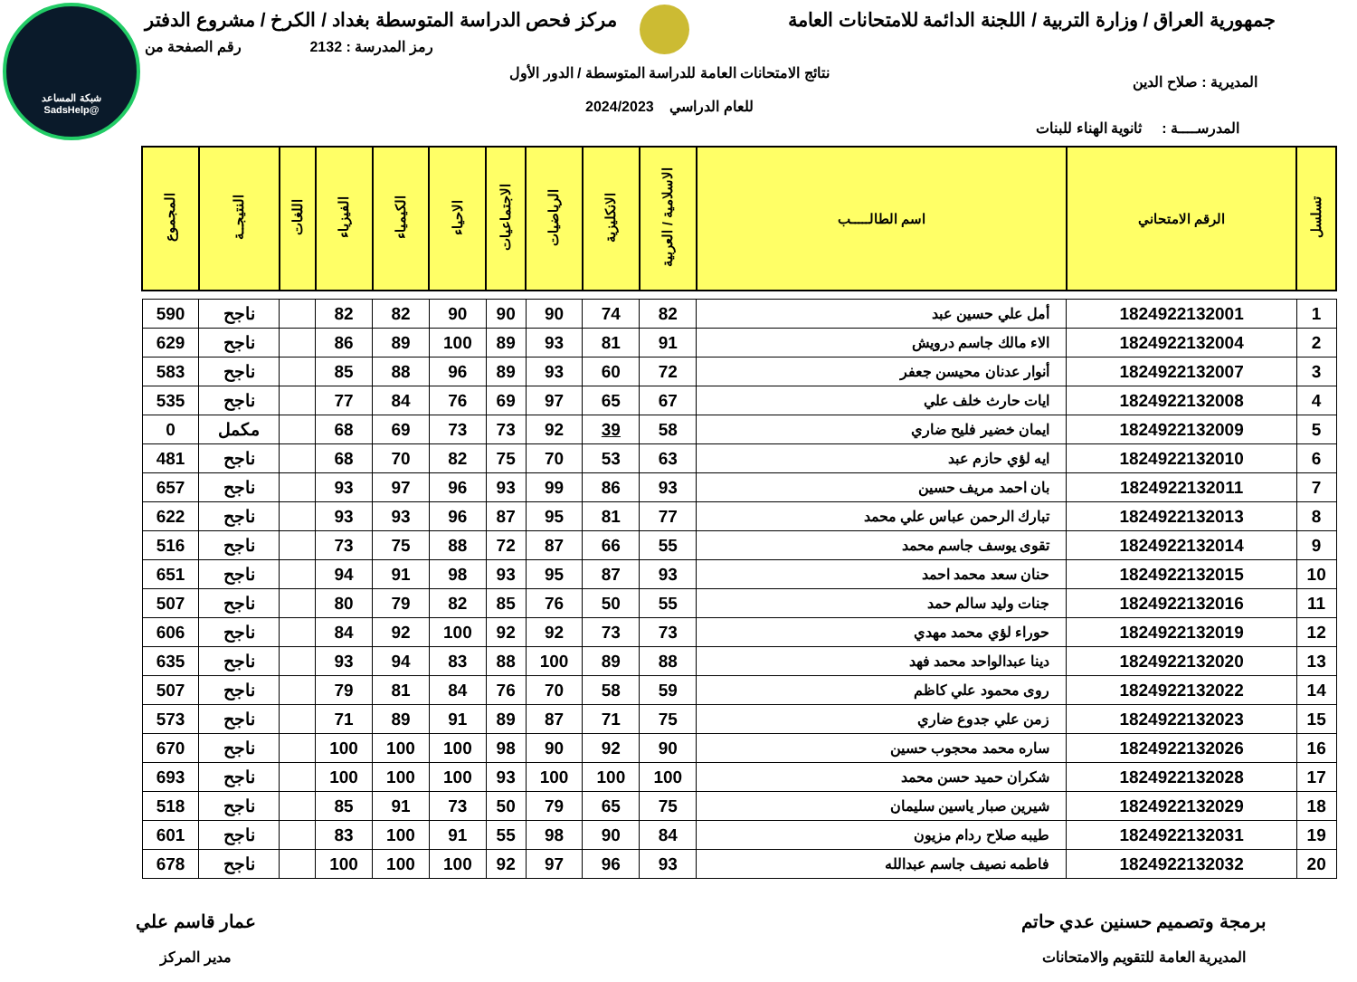شبكة المساعد
@SadsHelp
جمهورية العراق / وزارة التربية / اللجنة الدائمة للامتحانات العامة
مركز فحص الدراسة المتوسطة بغداد / الكرخ / مشروع الدفتر
رمز المدرسة : 2132 رقم الصفحة من
المديرية : صلاح الدين
نتائج الامتحانات العامة للدراسة المتوسطة / الدور الأول
للعام الدراسي 2024/2023
المدرســــة : ثانوية الهناء للبنات
| تسلسل | الرقم الامتحاني | اسم الطالـــــب | الاسلامية / العربية | الانكليزية | الرياضيات | الاجتماعيات | الاحياء | الكيمياء | الفيزياء | اللغات | النتيجــة | المجموع |
| --- | --- | --- | --- | --- | --- | --- | --- | --- | --- | --- | --- | --- |
| 1 | 1824922132001 | أمل علي حسين عبد | 82 | 74 | 90 | 90 | 90 | 82 | 82 | | ناجح | 590 |
| 2 | 1824922132004 | الاء مالك جاسم درويش | 91 | 81 | 93 | 89 | 100 | 89 | 86 | | ناجح | 629 |
| 3 | 1824922132007 | أنوار عدنان محيسن جعفر | 72 | 60 | 93 | 89 | 96 | 88 | 85 | | ناجح | 583 |
| 4 | 1824922132008 | ايات حارث خلف علي | 67 | 65 | 97 | 69 | 76 | 84 | 77 | | ناجح | 535 |
| 5 | 1824922132009 | ايمان خضير فليح ضاري | 58 | 39 | 92 | 73 | 73 | 69 | 68 | | مكمل | 0 |
| 6 | 1824922132010 | ايه لؤي حازم عبد | 63 | 53 | 70 | 75 | 82 | 70 | 68 | | ناجح | 481 |
| 7 | 1824922132011 | بان احمد مريف حسين | 93 | 86 | 99 | 93 | 96 | 97 | 93 | | ناجح | 657 |
| 8 | 1824922132013 | تبارك الرحمن عباس علي محمد | 77 | 81 | 95 | 87 | 96 | 93 | 93 | | ناجح | 622 |
| 9 | 1824922132014 | تقوى يوسف جاسم محمد | 55 | 66 | 87 | 72 | 88 | 75 | 73 | | ناجح | 516 |
| 10 | 1824922132015 | حنان سعد محمد احمد | 93 | 87 | 95 | 93 | 98 | 91 | 94 | | ناجح | 651 |
| 11 | 1824922132016 | جنات وليد سالم حمد | 55 | 50 | 76 | 85 | 82 | 79 | 80 | | ناجح | 507 |
| 12 | 1824922132019 | حوراء لؤي محمد مهدي | 73 | 73 | 92 | 92 | 100 | 92 | 84 | | ناجح | 606 |
| 13 | 1824922132020 | دينا عبدالواحد محمد فهد | 88 | 89 | 100 | 88 | 83 | 94 | 93 | | ناجح | 635 |
| 14 | 1824922132022 | روى محمود علي كاظم | 59 | 58 | 70 | 76 | 84 | 81 | 79 | | ناجح | 507 |
| 15 | 1824922132023 | زمن علي جدوع ضاري | 75 | 71 | 87 | 89 | 91 | 89 | 71 | | ناجح | 573 |
| 16 | 1824922132026 | ساره محمد محجوب حسين | 90 | 92 | 90 | 98 | 100 | 100 | 100 | | ناجح | 670 |
| 17 | 1824922132028 | شكران حميد حسن محمد | 100 | 100 | 100 | 93 | 100 | 100 | 100 | | ناجح | 693 |
| 18 | 1824922132029 | شيرين صبار ياسين سليمان | 75 | 65 | 79 | 50 | 73 | 91 | 85 | | ناجح | 518 |
| 19 | 1824922132031 | طيبه صلاح ردام مزيون | 84 | 90 | 98 | 55 | 91 | 100 | 83 | | ناجح | 601 |
| 20 | 1824922132032 | فاطمه نصيف جاسم عبدالله | 93 | 96 | 97 | 92 | 100 | 100 | 100 | | ناجح | 678 |
برمجة وتصميم حسنين عدي حاتم
المديرية العامة للتقويم والامتحانات
عمار قاسم علي
مدير المركز